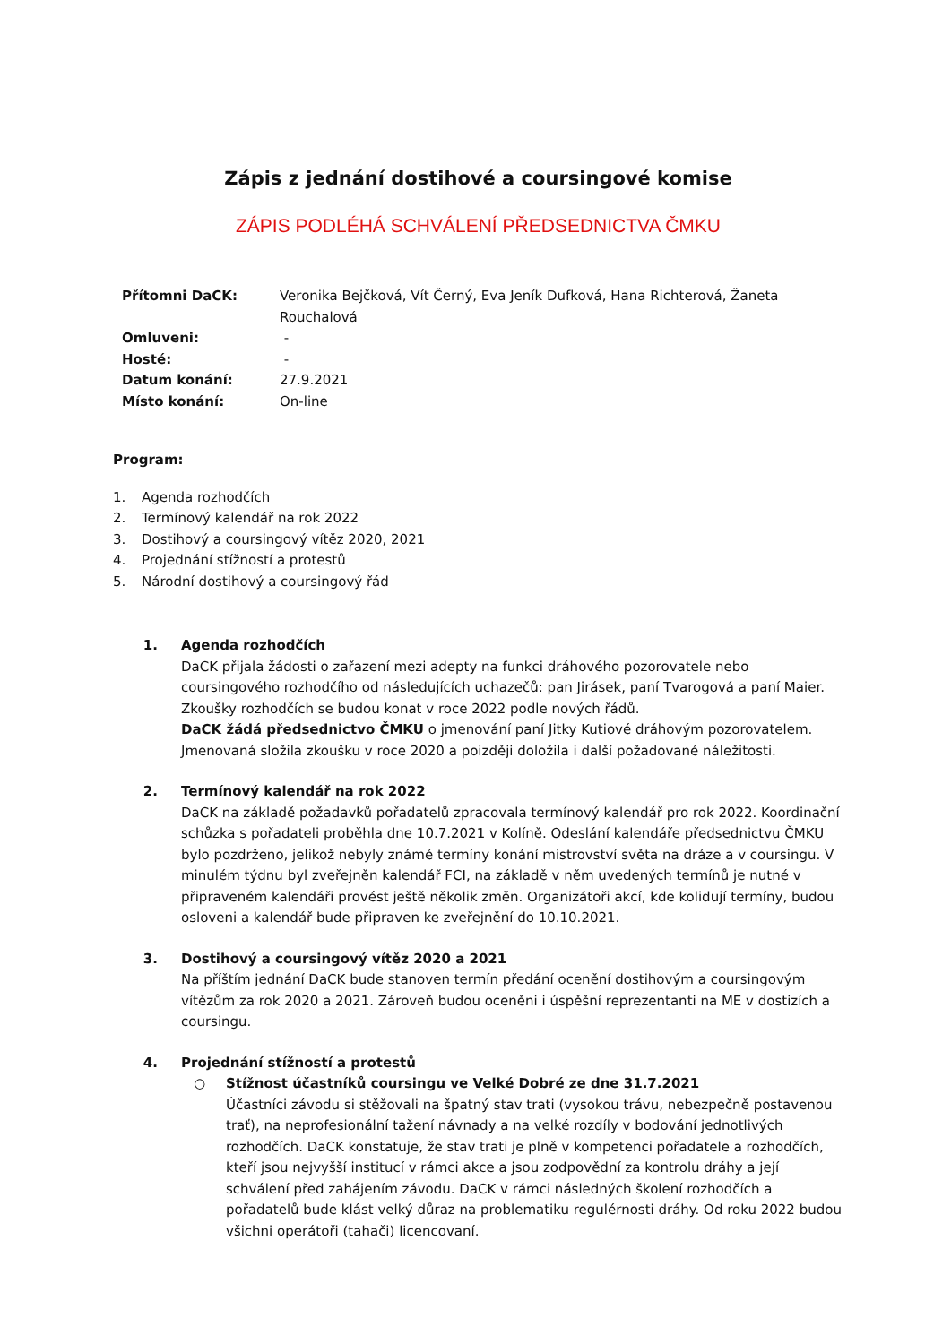Zápis z jednání dostihové a coursingové komise
ZÁPIS PODLÉHÁ SCHVÁLENÍ PŘEDSEDNICTVA ČMKU
| Přítomni DaCK: | Veronika Bejčková, Vít Černý, Eva Jeník Dufková, Hana Richterová, Žaneta Rouchalová |
| Omluveni: | - |
| Hosté: | - |
| Datum konání: | 27.9.2021 |
| Místo konání: | On-line |
Program:
1. Agenda rozhodčích
2. Termínový kalendář na rok 2022
3. Dostihový a coursingový vítěz 2020, 2021
4. Projednání stížností a protestů
5. Národní dostihový a coursingový řád
1. Agenda rozhodčích
DaCK přijala žádosti o zařazení mezi adepty na funkci dráhového pozorovatele nebo coursingového rozhodčího od následujících uchazečů: pan Jirásek, paní Tvarogová a paní Maier. Zkoušky rozhodčích se budou konat v roce 2022 podle nových řádů.
DaCK žádá předsednictvo ČMKU o jmenování paní Jitky Kutiové dráhovým pozorovatelem. Jmenovaná složila zkoušku v roce 2020 a poizději doložila i další požadované náležitosti.
2. Termínový kalendář na rok 2022
DaCK na základě požadavků pořadatelů zpracovala termínový kalendář pro rok 2022. Koordinační schůzka s pořadateli proběhla dne 10.7.2021 v Kolíně. Odeslání kalendáře předsednictvu ČMKU bylo pozdrženo, jelikož nebyly známé termíny konání mistrovství světa na dráze a v coursingu. V minulém týdnu byl zveřejněn kalendář FCI, na základě v něm uvedených termínů je nutné v připraveném kalendáři provést ještě několik změn. Organizátoři akcí, kde kolidují termíny, budou osloveni a kalendář bude připraven ke zveřejnění do 10.10.2021.
3. Dostihový a coursingový vítěz 2020 a 2021
Na příštím jednání DaCK bude stanoven termín předání ocenění dostihovým a coursingovým vítězům za rok 2020 a 2021. Zároveň budou oceněni i úspěšní reprezentanti na ME v dostizích a coursingu.
4. Projednání stížností a protestů
○ Stížnost účastníků coursingu ve Velké Dobré ze dne 31.7.2021
Účastníci závodu si stěžovali na špatný stav trati (vysokou trávu, nebezpečně postavenou trať), na neprofesionální tažení návnady a na velké rozdíly v bodování jednotlivých rozhodčích. DaCK konstatuje, že stav trati je plně v kompetenci pořadatele a rozhodčích, kteří jsou nejvyšší institucí v rámci akce a jsou zodpovědní za kontrolu dráhy a její schválení před zahájením závodu. DaCK v rámci následných školení rozhodčích a pořadatelů bude klást velký důraz na problematiku regulérnosti dráhy. Od roku 2022 budou všichni operátoři (tahači) licencovaní.